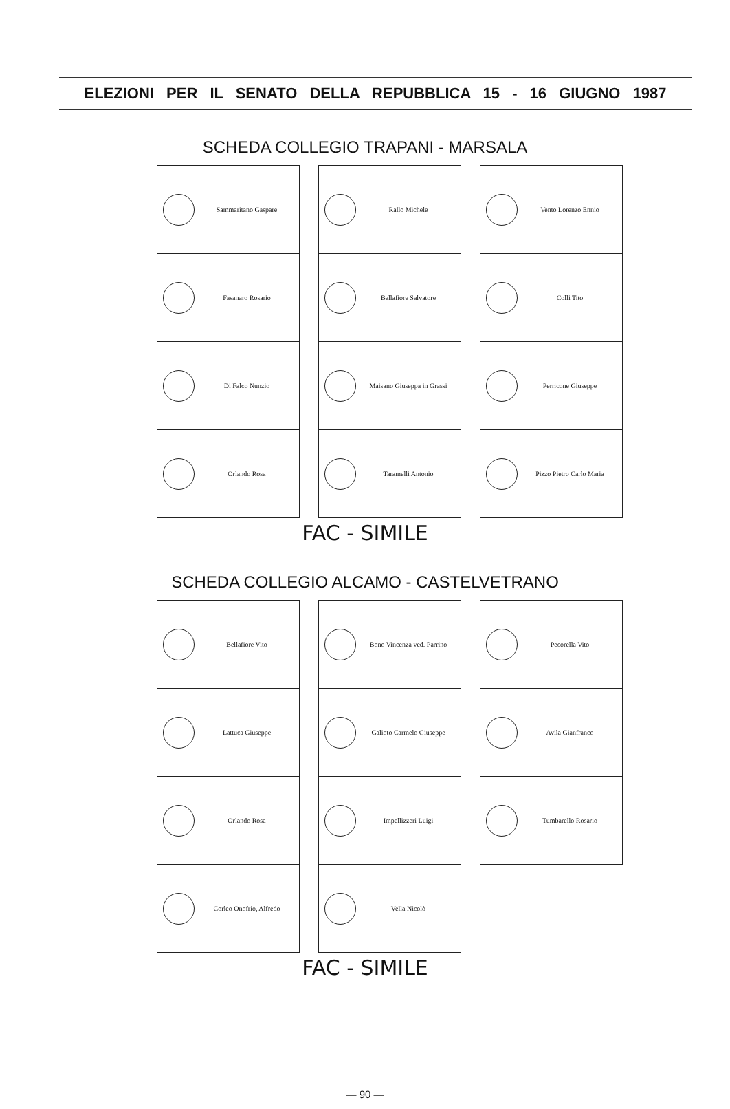ELEZIONI PER IL SENATO DELLA REPUBBLICA 15 - 16 GIUGNO 1987
SCHEDA COLLEGIO TRAPANI - MARSALA
Sammaritano Gaspare
Fasanaro Rosario
Di Falco Nunzio
Orlando Rosa
Rallo Michele
Bellafiore Salvatore
Maisano Giuseppa in Grassi
Taramelli Antonio
Vento Lorenzo Ennio
Colli Tito
Perricone Giuseppe
Pizzo Pietro Carlo Maria
FAC - SIMILE
SCHEDA COLLEGIO ALCAMO - CASTELVETRANO
Bellafiore Vito
Lattuca Giuseppe
Orlando Rosa
Corleo Onofrio, Alfredo
Bono Vincenza ved. Parrino
Galioto Carmelo Giuseppe
Impellizzeri Luigi
Vella Nicolò
Pecorella Vito
Avila Gianfranco
Tumbarello Rosario
FAC - SIMILE
— 90 —